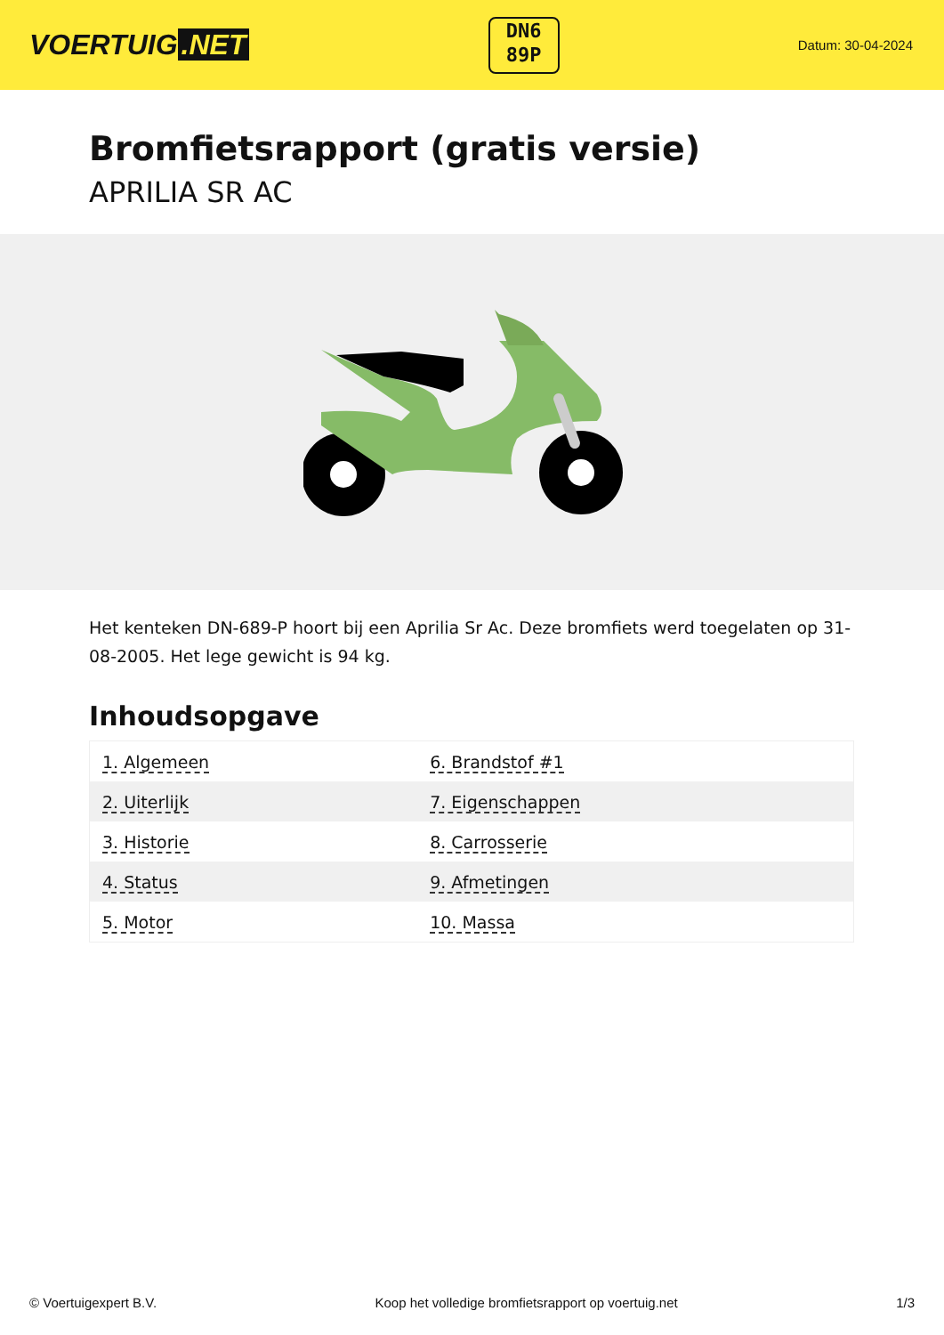VOERTUIG.NET
DN6
89P
Datum: 30-04-2024
Bromfietsrapport (gratis versie)
APRILIA SR AC
Het kenteken DN-689-P hoort bij een Aprilia Sr Ac. Deze bromfiets werd toegelaten op 31-08-2005. Het lege gewicht is 94 kg.
Inhoudsopgave
| 1. Algemeen | 6. Brandstof #1 |
| 2. Uiterlijk | 7. Eigenschappen |
| 3. Historie | 8. Carrosserie |
| 4. Status | 9. Afmetingen |
| 5. Motor | 10. Massa |
© Voertuigexpert B.V. Koop het volledige bromfietsrapport op voertuig.net 1/3